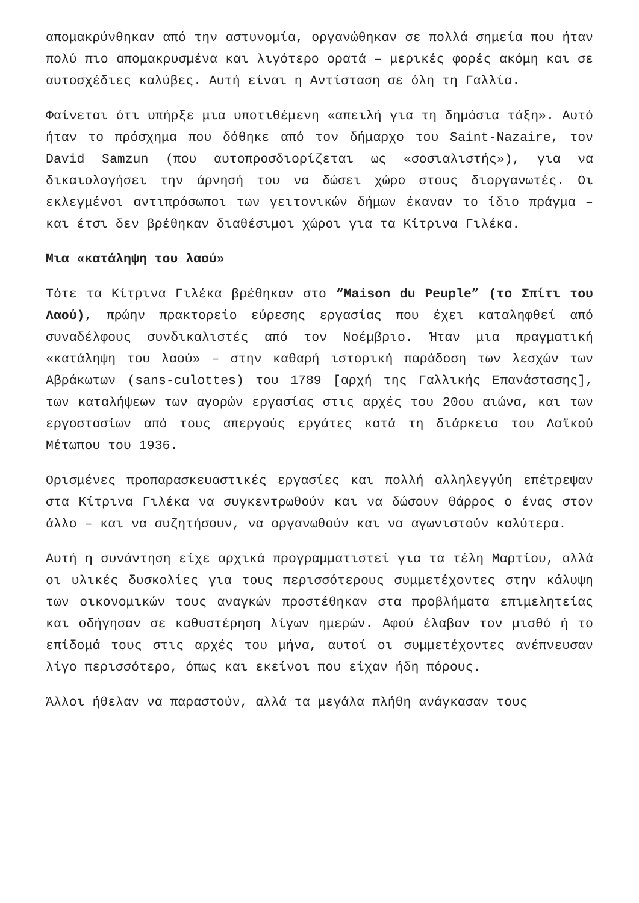απομακρύνθηκαν από την αστυνομία, οργανώθηκαν σε πολλά σημεία που ήταν πολύ πιο απομακρυσμένα και λιγότερο ορατά – μερικές φορές ακόμη και σε αυτοσχέδιες καλύβες. Αυτή είναι η Αντίσταση σε όλη τη Γαλλία.
Φαίνεται ότι υπήρξε μια υποτιθέμενη «απειλή για τη δημόσια τάξη». Αυτό ήταν το πρόσχημα που δόθηκε από τον δήμαρχο του Saint-Nazaire, τον David Samzun (που αυτοπροσδιορίζεται ως «σοσιαλιστής»), για να δικαιολογήσει την άρνησή του να δώσει χώρο στους διοργανωτές. Οι εκλεγμένοι αντιπρόσωποι των γειτονικών δήμων έκαναν το ίδιο πράγμα – και έτσι δεν βρέθηκαν διαθέσιμοι χώροι για τα Κίτρινα Γιλέκα.
Μια «κατάληψη του λαού»
Τότε τα Κίτρινα Γιλέκα βρέθηκαν στο “Maison du Peuple” (το Σπίτι του Λαού), πρώην πρακτορείο εύρεσης εργασίας που έχει καταληφθεί από συναδέλφους συνδικαλιστές από τον Νοέμβριο. Ήταν μια πραγματική «κατάληψη του λαού» – στην καθαρή ιστορική παράδοση των λεσχών των Αβράκωτων (sans-culottes) του 1789 [αρχή της Γαλλικής Επανάστασης], των καταλήψεων των αγορών εργασίας στις αρχές του 20ου αιώνα, και των εργοστασίων από τους απεργούς εργάτες κατά τη διάρκεια του Λαϊκού Μέτωπου του 1936.
Ορισμένες προπαρασκευαστικές εργασίες και πολλή αλληλεγγύη επέτρεψαν στα Κίτρινα Γιλέκα να συγκεντρωθούν και να δώσουν θάρρος ο ένας στον άλλο – και να συζητήσουν, να οργανωθούν και να αγωνιστούν καλύτερα.
Αυτή η συνάντηση είχε αρχικά προγραμματιστεί για τα τέλη Μαρτίου, αλλά οι υλικές δυσκολίες για τους περισσότερους συμμετέχοντες στην κάλυψη των οικονομικών τους αναγκών προστέθηκαν στα προβλήματα επιμελητείας και οδήγησαν σε καθυστέρηση λίγων ημερών. Αφού έλαβαν τον μισθό ή το επίδομά τους στις αρχές του μήνα, αυτοί οι συμμετέχοντες ανέπνευσαν λίγο περισσότερο, όπως και εκείνοι που είχαν ήδη πόρους.
Άλλοι ήθελαν να παραστούν, αλλά τα μεγάλα πλήθη ανάγκασαν τους